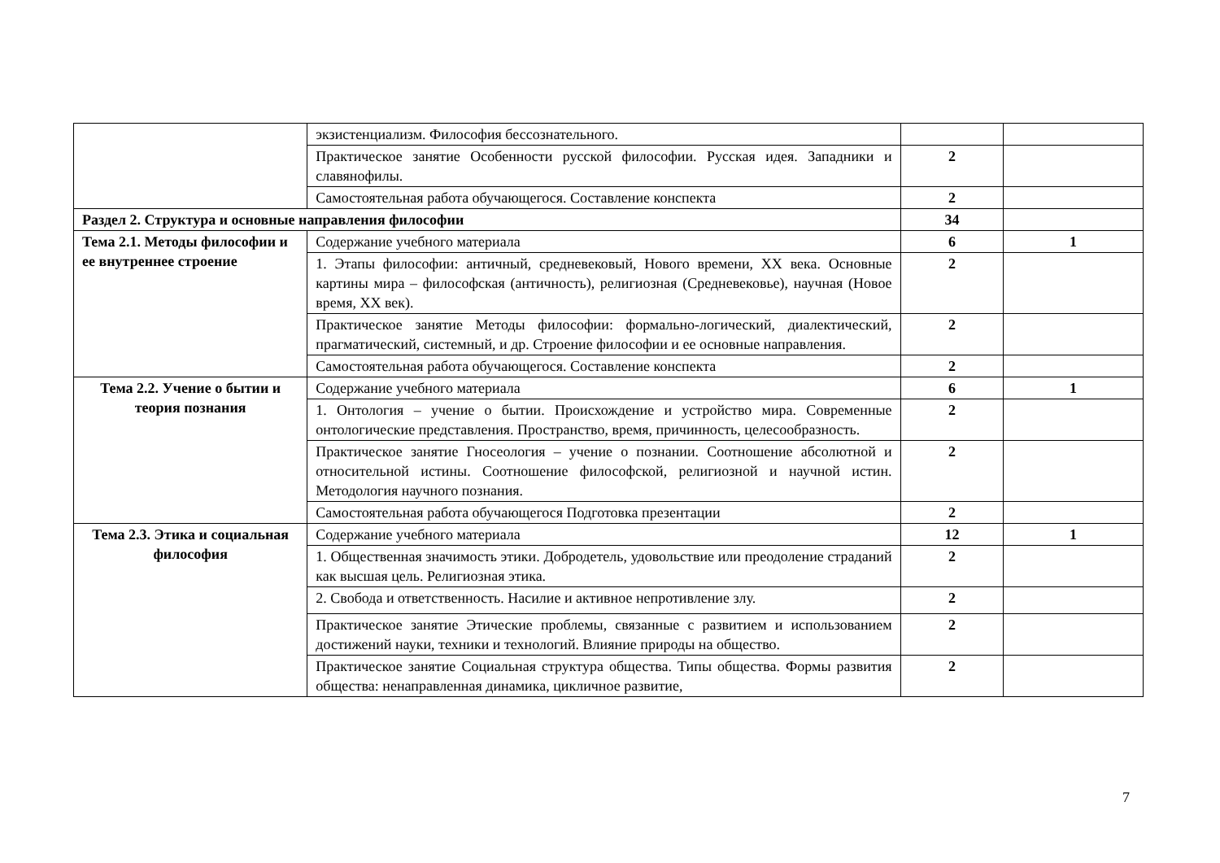| | экзистенциализм. Философия бессознательного. | | |
| | Практическое занятие Особенности русской философии. Русская идея. Западники и славянофилы. | 2 | |
| | Самостоятельная работа обучающегося. Составление конспекта | 2 | |
| Раздел 2. Структура и основные направления философии | | 34 | |
| Тема 2.1. Методы философии и ее внутреннее строение | Содержание учебного материала | 6 | 1 |
| | 1. Этапы философии: античный, средневековый, Нового времени, ХХ века. Основные картины мира – философская (античность), религиозная (Средневековье), научная (Новое время, ХХ век). | 2 | |
| | Практическое занятие Методы философии: формально-логический, диалектический, прагматический, системный, и др. Строение философии и ее основные направления. | 2 | |
| | Самостоятельная работа обучающегося. Составление конспекта | 2 | |
| Тема 2.2. Учение о бытии и теория познания | Содержание учебного материала | 6 | 1 |
| | 1. Онтология – учение о бытии. Происхождение и устройство мира. Современные онтологические представления. Пространство, время, причинность, целесообразность. | 2 | |
| | Практическое занятие Гносеология – учение о познании. Соотношение абсолютной и относительной истины. Соотношение философской, религиозной и научной истин. Методология научного познания. | 2 | |
| | Самостоятельная работа обучающегося Подготовка презентации | 2 | |
| Тема 2.3. Этика и социальная философия | Содержание учебного материала | 12 | 1 |
| | 1. Общественная значимость этики. Добродетель, удовольствие или преодоление страданий как высшая цель. Религиозная этика. | 2 | |
| | 2. Свобода и ответственность. Насилие и активное непротивление злу. | 2 | |
| | Практическое занятие Этические проблемы, связанные с развитием и использованием достижений науки, техники и технологий. Влияние природы на общество. | 2 | |
| | Практическое занятие Социальная структура общества. Типы общества. Формы развития общества: ненаправленная динамика, цикличное развитие, | 2 | |
7